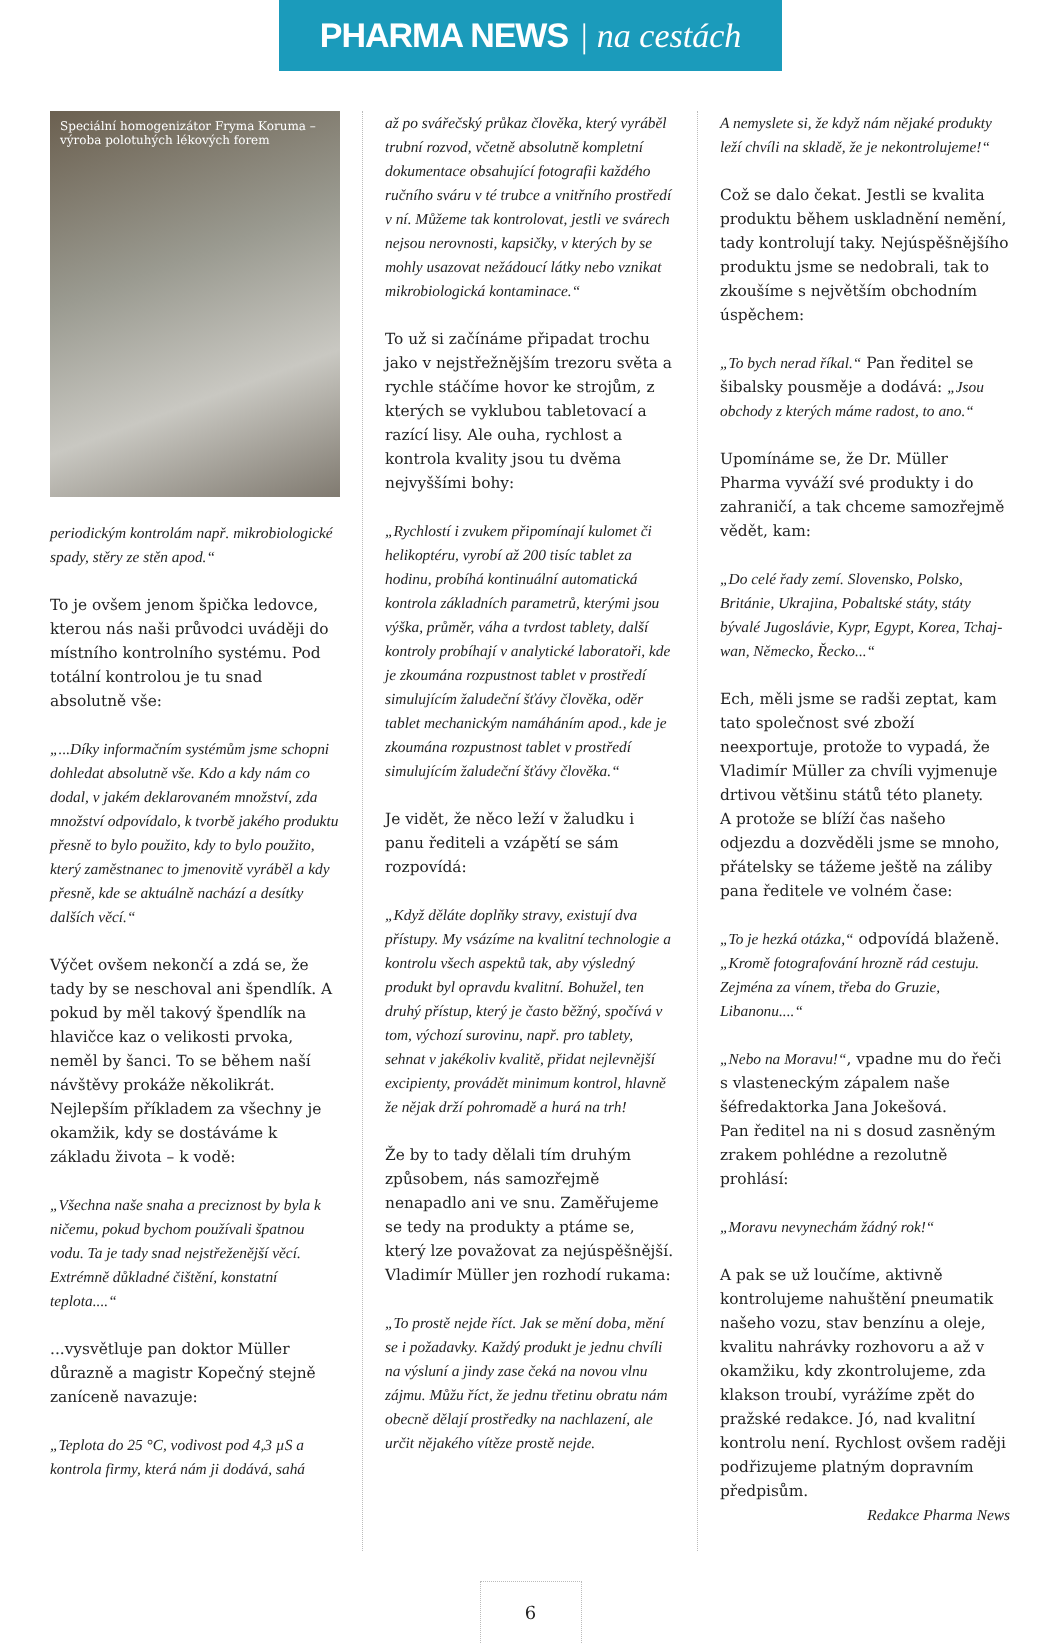PHARMA NEWS | na cestách
Speciální homogenizátor Fryma Koruma – výroba polotuhých lékových forem
periodickým kontrolám např. mikrobiologické spady, stěry ze stěn apod.“
To je ovšem jenom špička ledovce, kterou nás naši průvodci uváději do místního kontrolního systému. Pod totální kontrolou je tu snad absolutně vše:
„...Díky informačním systémům jsme schopni dohledat absolutně vše. Kdo a kdy nám co dodal, v jakém deklarovaném množství, zda množství odpovídalo, k tvorbě jakého produktu přesně to bylo použito, kdy to bylo použito, který zaměstnanec to jmenovitě vyráběl a kdy přesně, kde se aktuálně nachází a desítky dalších věcí.“
Výčet ovšem nekončí a zdá se, že tady by se neschoval ani špendlík. A pokud by měl takový špendlík na hlavičce kaz o velikosti prvoka, neměl by šanci. To se během naší návštěvy prokáže několikrát. Nejlepším příkladem za všechny je okamžik, kdy se dostáváme k základu života – k vodě:
„Všechna naše snaha a preciznost by byla k ničemu, pokud bychom používali špatnou vodu. Ta je tady snad nejstřeženější věcí. Extrémně důkladné čištění, konstatní teplota....“
...vysvětluje pan doktor Müller důrazně a magistr Kopečný stejně zaníceně navazuje:
„Teplota do 25 °C, vodivost pod 4,3 µS a kontrola firmy, která nám ji dodává, sahá
až po svářečský průkaz člověka, který vyráběl trubní rozvod, včetně absolutně kompletní dokumentace obsahující fotografii každého ručního sváru v té trubce a vnitřního prostředí v ní. Můžeme tak kontrolovat, jestli ve svárech nejsou nerovnosti, kapsičky, v kterých by se mohly usazovat nežádoucí látky nebo vznikat mikrobiologická kontaminace.“
To už si začínáme připadat trochu jako v nejstřežnějším trezoru světa a rychle stáčíme hovor ke strojům, z kterých se vyklubou tabletovací a razící lisy. Ale ouha, rychlost a kontrola kvality jsou tu dvěma nejvyššími bohy:
„Rychlostí i zvukem připomínají kulomet či helikoptéru, vyrobí až 200 tisíc tablet za hodinu, probíhá kontinuální automatická kontrola základních parametrů, kterými jsou výška, průměr, váha a tvrdost tablety, další kontroly probíhají v analytické laboratoři, kde je zkoumána rozpustnost tablet v prostředí simulujícím žaludeční šťávy člověka, oděr tablet mechanickým namáháním apod., kde je zkoumána rozpustnost tablet v prostředí simulujícím žaludeční šťávy člověka.“
Je vidět, že něco leží v žaludku i panu řediteli a vzápětí se sám rozpovídá:
„Když děláte doplňky stravy, existují dva přístupy. My vsázíme na kvalitní technologie a kontrolu všech aspektů tak, aby výsledný produkt byl opravdu kvalitní. Bohužel, ten druhý přístup, který je často běžný, spočívá v tom, výchozí surovinu, např. pro tablety, sehnat v jakékoliv kvalitě, přidat nejlevnější excipienty, provádět minimum kontrol, hlavně že nějak drží pohromadě a hurá na trh!
Že by to tady dělali tím druhým způsobem, nás samozřejmě nenapadlo ani ve snu. Zaměřujeme se tedy na produkty a ptáme se, který lze považovat za nejúspěšnější. Vladimír Müller jen rozhodí rukama:
„To prostě nejde říct. Jak se mění doba, mění se i požadavky. Každý produkt je jednu chvíli na výsluní a jindy zase čeká na novou vlnu zájmu. Můžu říct, že jednu třetinu obratu nám obecně dělají prostředky na nachlazení, ale určit nějakého vítěze prostě nejde.
A nemyslete si, že když nám nějaké produkty leží chvíli na skladě, že je nekontrolujeme!“
Což se dalo čekat. Jestli se kvalita produktu během uskladnění nemění, tady kontrolují taky. Nejúspěšnějšího produktu jsme se nedobrali, tak to zkoušíme s největším obchodním úspěchem:
„To bych nerad říkal.“ Pan ředitel se šibalsky pousměje a dodává: „Jsou obchody z kterých máme radost, to ano.“
Upomínáme se, že Dr. Müller Pharma vyváží své produkty i do zahraničí, a tak chceme samozřejmě vědět, kam:
„Do celé řady zemí. Slovensko, Polsko, Británie, Ukrajina, Pobaltské státy, státy bývalé Jugoslávie, Kypr, Egypt, Korea, Tchaj-wan, Německo, Řecko...“
Ech, měli jsme se radši zeptat, kam tato společnost své zboží neexportuje, protože to vypadá, že Vladimír Müller za chvíli vyjmenuje drtivou většinu států této planety.
A protože se blíží čas našeho odjezdu a dozvěděli jsme se mnoho, přátelsky se tážeme ještě na záliby pana ředitele ve volném čase:
„To je hezká otázka,“ odpovídá blaženě. „Kromě fotografování hrozně rád cestuju. Zejména za vínem, třeba do Gruzie, Libanonu....“
„Nebo na Moravu!“, vpadne mu do řeči s vlasteneckým zápalem naše šéfredaktorka Jana Jokešová.
Pan ředitel na ni s dosud zasněným zrakem pohlédne a rezolutně prohlásí:
„Moravu nevynechám žádný rok!“
A pak se už loučíme, aktivně kontrolujeme nahuštění pneumatik našeho vozu, stav benzínu a oleje, kvalitu nahrávky rozhovoru a až v okamžiku, kdy zkontrolujeme, zda klakson troubí, vyrážíme zpět do pražské redakce. Jó, nad kvalitní kontrolu není. Rychlost ovšem raději podřizujeme platným dopravním předpisům.
Redakce Pharma News
6